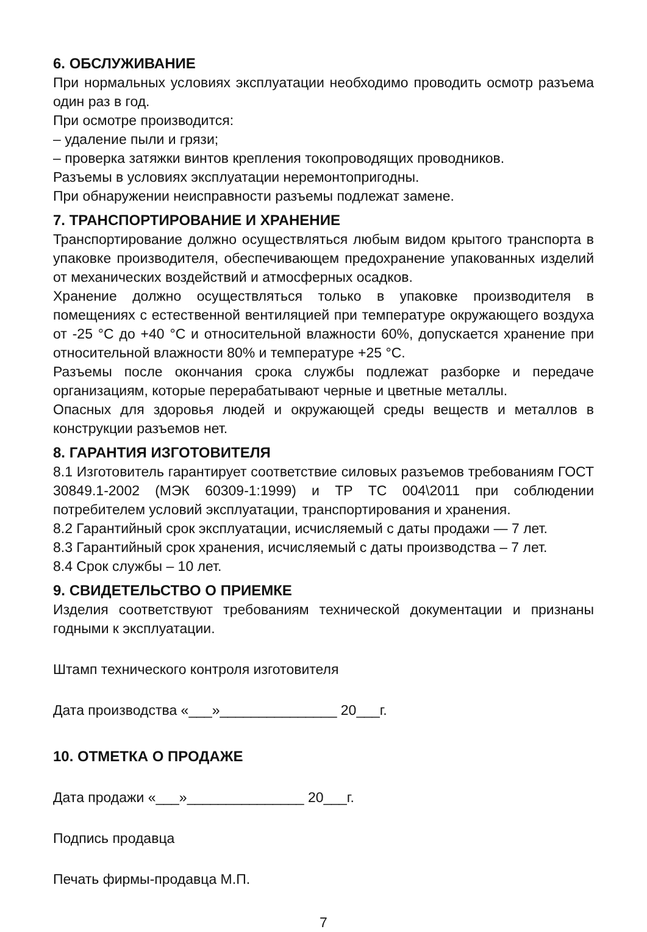6. ОБСЛУЖИВАНИЕ
При нормальных условиях эксплуатации необходимо проводить осмотр разъема один раз в год.
При осмотре производится:
– удаление пыли и грязи;
– проверка затяжки винтов крепления токопроводящих проводников.
Разъемы в условиях эксплуатации неремонтопригодны.
При обнаружении неисправности разъемы подлежат замене.
7. ТРАНСПОРТИРОВАНИЕ И ХРАНЕНИЕ
Транспортирование должно осуществляться любым видом крытого транспорта в упаковке производителя, обеспечивающем предохранение упакованных изделий от механических воздействий и атмосферных осадков.
Хранение должно осуществляться только в упаковке производителя в помещениях с естественной вентиляцией при температуре окружающего воздуха от -25 °С до +40 °С и относительной влажности 60%, допускается хранение при относительной влажности 80% и температуре +25 °С.
Разъемы после окончания срока службы подлежат разборке и передаче организациям, которые перерабатывают черные и цветные металлы.
Опасных для здоровья людей и окружающей среды веществ и металлов в конструкции разъемов нет.
8. ГАРАНТИЯ ИЗГОТОВИТЕЛЯ
8.1 Изготовитель гарантирует соответствие силовых разъемов требованиям ГОСТ 30849.1-2002 (МЭК 60309-1:1999) и ТР ТС 004\2011 при соблюдении потребителем условий эксплуатации, транспортирования и хранения.
8.2 Гарантийный срок эксплуатации, исчисляемый с даты продажи — 7 лет.
8.3 Гарантийный срок хранения, исчисляемый с даты производства – 7 лет.
8.4 Срок службы – 10 лет.
9. СВИДЕТЕЛЬСТВО О ПРИЕМКЕ
Изделия соответствуют требованиям технической документации и признаны годными к эксплуатации.
Штамп технического контроля изготовителя
Дата производства «___»_______________ 20___г.
10. ОТМЕТКА О ПРОДАЖЕ
Дата продажи «___»_______________ 20___г.
Подпись продавца
Печать фирмы-продавца М.П.
7